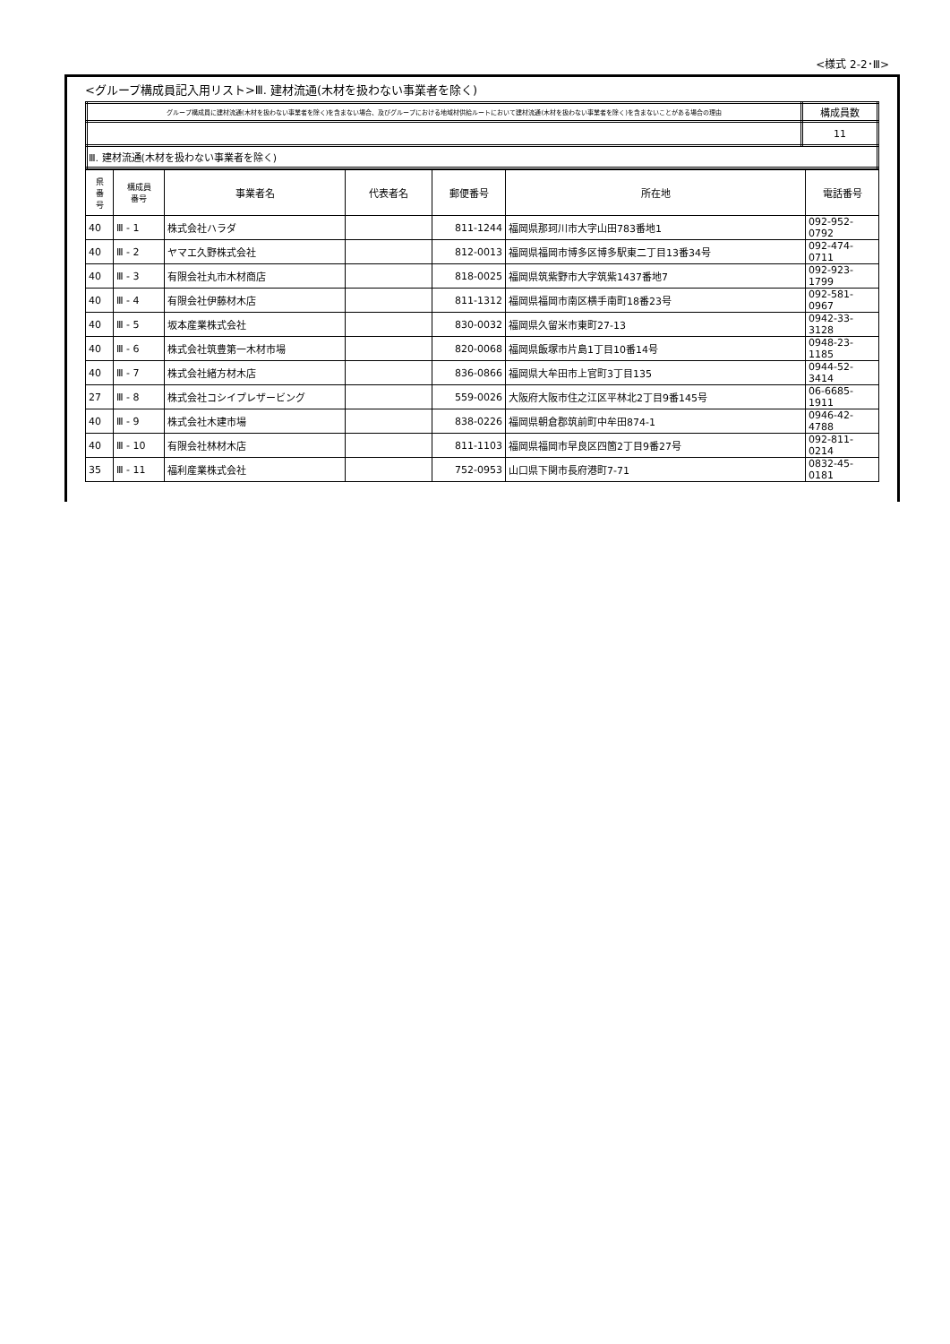<様式 2-2･Ⅲ>
<グループ構成員記入用リスト>Ⅲ. 建材流通(木材を扱わない事業者を除く)
| グループ構成員に建材流通(木材を扱わない事業者を除く)を含まない場合、及びグループにおける地域材供給ルートにおいて建材流通(木材を扱わない事業者を除く)を含まないことがある場合の理由 | 構成員数 |
| | 11 |
| Ⅲ. 建材流通(木材を扱わない事業者を除く) | |
| 県 番 号 | 構成員 番号 | 事業者名 | 代表者名 | 郵便番号 | 所在地 | 電話番号 |
| --- | --- | --- | --- | --- | --- | --- |
| 40 | Ⅲ - 1 | 株式会社ハラダ | | 811-1244 | 福岡県那珂川市大字山田783番地1 | 092-952-0792 |
| 40 | Ⅲ - 2 | ヤマエ久野株式会社 | | 812-0013 | 福岡県福岡市博多区博多駅東二丁目13番34号 | 092-474-0711 |
| 40 | Ⅲ - 3 | 有限会社丸市木材商店 | | 818-0025 | 福岡県筑紫野市大字筑紫1437番地7 | 092-923-1799 |
| 40 | Ⅲ - 4 | 有限会社伊藤材木店 | | 811-1312 | 福岡県福岡市南区横手南町18番23号 | 092-581-0967 |
| 40 | Ⅲ - 5 | 坂本産業株式会社 | | 830-0032 | 福岡県久留米市東町27-13 | 0942-33-3128 |
| 40 | Ⅲ - 6 | 株式会社筑豊第一木材市場 | | 820-0068 | 福岡県飯塚市片島1丁目10番14号 | 0948-23-1185 |
| 40 | Ⅲ - 7 | 株式会社緒方材木店 | | 836-0866 | 福岡県大牟田市上官町3丁目135 | 0944-52-3414 |
| 27 | Ⅲ - 8 | 株式会社コシイプレザービング | | 559-0026 | 大阪府大阪市住之江区平林北2丁目9番145号 | 06-6685-1911 |
| 40 | Ⅲ - 9 | 株式会社木建市場 | | 838-0226 | 福岡県朝倉郡筑前町中牟田874-1 | 0946-42-4788 |
| 40 | Ⅲ - 10 | 有限会社林材木店 | | 811-1103 | 福岡県福岡市早良区四箇2丁目9番27号 | 092-811-0214 |
| 35 | Ⅲ - 11 | 福利産業株式会社 | | 752-0953 | 山口県下関市長府港町7-71 | 0832-45-0181 |